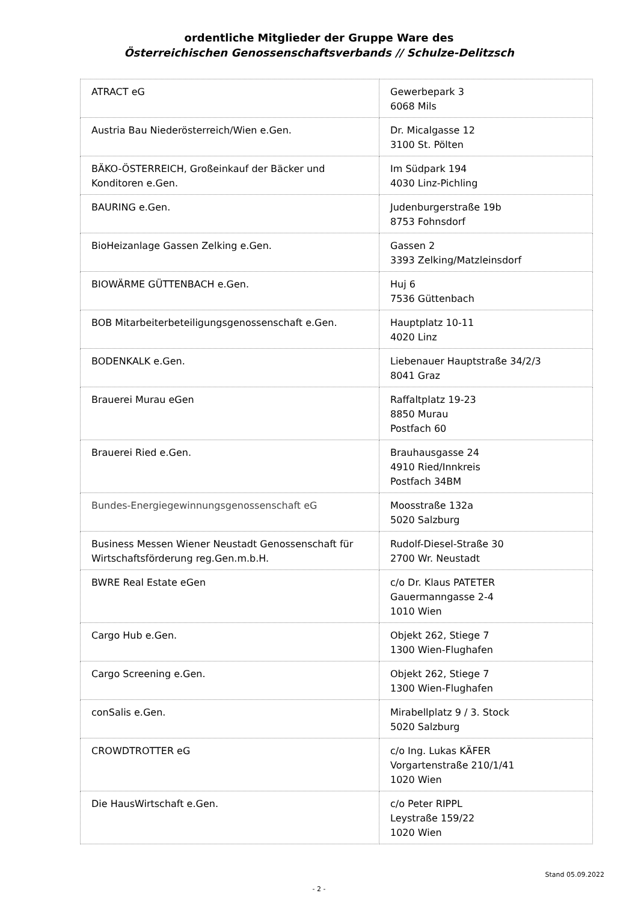ordentliche Mitglieder der Gruppe Ware des
Österreichischen Genossenschaftsverbands // Schulze-Delitzsch
| ATRACT eG | Gewerbepark 3 6068 Mils |
| Austria Bau Niederösterreich/Wien e.Gen. | Dr. Micalgasse 12 3100 St. Pölten |
| BÄKO-ÖSTERREICH, Großeinkauf der Bäcker und Konditoren e.Gen. | Im Südpark 194 4030 Linz-Pichling |
| BAURING e.Gen. | Judenburgerstraße 19b 8753 Fohnsdorf |
| BioHeizanlage Gassen Zelking e.Gen. | Gassen 2 3393 Zelking/Matzleinsdorf |
| BIOWÄRME GÜTTENBACH e.Gen. | Huj 6 7536 Güttenbach |
| BOB Mitarbeiterbeteiligungsgenossenschaft e.Gen. | Hauptplatz 10-11 4020 Linz |
| BODENKALK e.Gen. | Liebenauer Hauptstraße 34/2/3 8041 Graz |
| Brauerei Murau eGen | Raffaltplatz 19-23 8850 Murau Postfach 60 |
| Brauerei Ried e.Gen. | Brauhausgasse 24 4910 Ried/Innkreis Postfach 34BM |
| Bundes-Energiegewinnungsgenossenschaft eG | Moosstraße 132a 5020 Salzburg |
| Business Messen Wiener Neustadt Genossenschaft für Wirtschaftsförderung reg.Gen.m.b.H. | Rudolf-Diesel-Straße 30 2700 Wr. Neustadt |
| BWRE Real Estate eGen | c/o Dr. Klaus PATETER Gauermanngasse 2-4 1010 Wien |
| Cargo Hub e.Gen. | Objekt 262, Stiege 7 1300 Wien-Flughafen |
| Cargo Screening e.Gen. | Objekt 262, Stiege 7 1300 Wien-Flughafen |
| conSalis e.Gen. | Mirabellplatz 9 / 3. Stock 5020 Salzburg |
| CROWDTROTTER eG | c/o Ing. Lukas KÄFER Vorgartenstraße 210/1/41 1020 Wien |
| Die HausWirtschaft e.Gen. | c/o Peter RIPPL Leystraße 159/22 1020 Wien |
Stand 05.09.2022
- 2 -